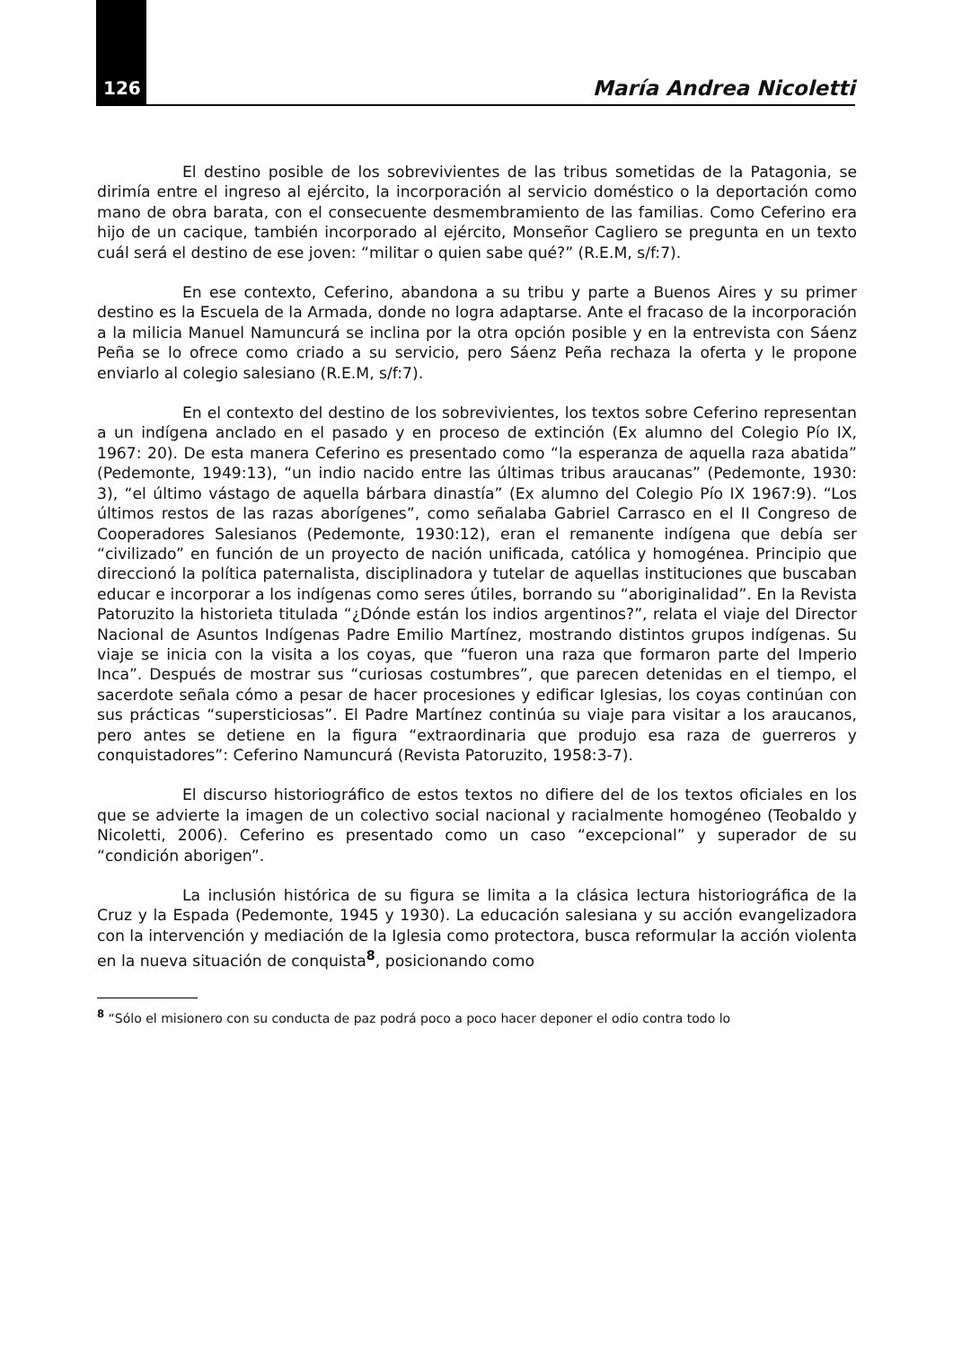126 María Andrea Nicoletti
El destino posible de los sobrevivientes de las tribus sometidas de la Patagonia, se dirimía entre el ingreso al ejército, la incorporación al servicio doméstico o la deportación como mano de obra barata, con el consecuente desmembramiento de las familias. Como Ceferino era hijo de un cacique, también incorporado al ejército, Monseñor Cagliero se pregunta en un texto cuál será el destino de ese joven: “militar o quien sabe qué?” (R.E.M, s/f:7).
En ese contexto, Ceferino, abandona a su tribu y parte a Buenos Aires y su primer destino es la Escuela de la Armada, donde no logra adaptarse. Ante el fracaso de la incorporación a la milicia Manuel Namuncurá se inclina por la otra opción posible y en la entrevista con Sáenz Peña se lo ofrece como criado a su servicio, pero Sáenz Peña rechaza la oferta y le propone enviarlo al colegio salesiano (R.E.M, s/f:7).
En el contexto del destino de los sobrevivientes, los textos sobre Ceferino representan a un indígena anclado en el pasado y en proceso de extinción (Ex alumno del Colegio Pío IX, 1967: 20). De esta manera Ceferino es presentado como “la esperanza de aquella raza abatida” (Pedemonte, 1949:13), “un indio nacido entre las últimas tribus araucanas” (Pedemonte, 1930: 3), “el último vástago de aquella bárbara dinastía” (Ex alumno del Colegio Pío IX 1967:9). “Los últimos restos de las razas aborígenes”, como señalaba Gabriel Carrasco en el II Congreso de Cooperadores Salesianos (Pedemonte, 1930:12), eran el remanente indígena que debía ser “civilizado” en función de un proyecto de nación unificada, católica y homogénea. Principio que direccionó la política paternalista, disciplinadora y tutelar de aquellas instituciones que buscaban educar e incorporar a los indígenas como seres útiles, borrando su “aboriginalidad”. En la Revista Patoruzito la historieta titulada “¿Dónde están los indios argentinos?”, relata el viaje del Director Nacional de Asuntos Indígenas Padre Emilio Martínez, mostrando distintos grupos indígenas. Su viaje se inicia con la visita a los coyas, que “fueron una raza que formaron parte del Imperio Inca”. Después de mostrar sus “curiosas costumbres”, que parecen detenidas en el tiempo, el sacerdote señala cómo a pesar de hacer procesiones y edificar Iglesias, los coyas continúan con sus prácticas “supersticiosas”. El Padre Martínez continúa su viaje para visitar a los araucanos, pero antes se detiene en la figura “extraordinaria que produjo esa raza de guerreros y conquistadores”: Ceferino Namuncurá (Revista Patoruzito, 1958:3-7).
El discurso historiográfico de estos textos no difiere del de los textos oficiales en los que se advierte la imagen de un colectivo social nacional y racialmente homogéneo (Teobaldo y Nicoletti, 2006). Ceferino es presentado como un caso “excepcional” y superador de su “condición aborigen”.
La inclusión histórica de su figura se limita a la clásica lectura historiográfica de la Cruz y la Espada (Pedemonte, 1945 y 1930). La educación salesiana y su acción evangelizadora con la intervención y mediación de la Iglesia como protectora, busca reformular la acción violenta en la nueva situación de conquista<sup>8</sup>, posicionando como
<sup>8</sup> “Sólo el misionero con su conducta de paz podrá poco a poco hacer deponer el odio contra todo lo